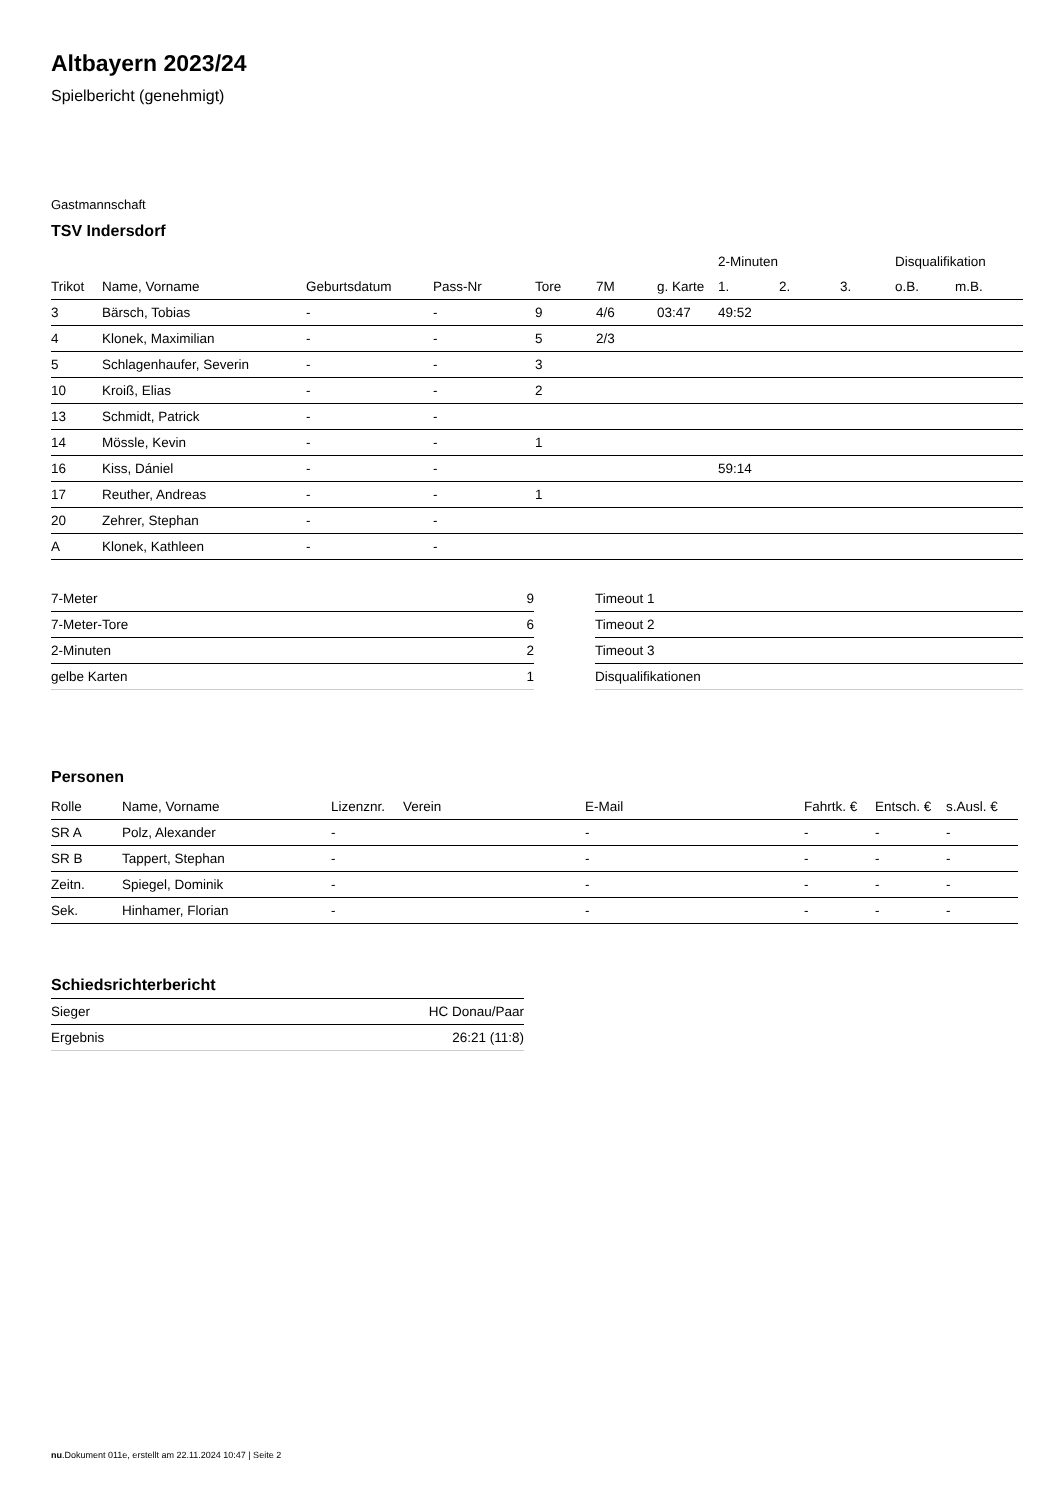Altbayern 2023/24
Spielbericht (genehmigt)
Gastmannschaft
TSV Indersdorf
| | | | | | | | 2-Minuten | | | Disqualifikation | |
| --- | --- | --- | --- | --- | --- | --- | --- | --- | --- | --- | --- |
| Trikot | Name, Vorname | Geburtsdatum | Pass-Nr | Tore | 7M | g. Karte | 1. | 2. | 3. | o.B. | m.B. |
| 3 | Bärsch, Tobias | - | - | 9 | 4/6 | 03:47 | 49:52 | | | | |
| 4 | Klonek, Maximilian | - | - | 5 | 2/3 | | | | | | |
| 5 | Schlagenhaufer, Severin | - | - | 3 | | | | | | | |
| 10 | Kroiß, Elias | - | - | 2 | | | | | | | |
| 13 | Schmidt, Patrick | - | - | | | | | | | | |
| 14 | Mössle, Kevin | - | - | 1 | | | | | | | |
| 16 | Kiss, Dániel | - | - | | | | 59:14 | | | | |
| 17 | Reuther, Andreas | - | - | 1 | | | | | | | |
| 20 | Zehrer, Stephan | - | - | | | | | | | | |
| A | Klonek, Kathleen | - | - | | | | | | | | |
| 7-Meter | 9 |
| 7-Meter-Tore | 6 |
| 2-Minuten | 2 |
| gelbe Karten | 1 |
| Timeout 1 |
| Timeout 2 |
| Timeout 3 |
| Disqualifikationen |
Personen
| Rolle | Name, Vorname | Lizenznr. | Verein | E-Mail | Fahrtk. € | Entsch. € | s.Ausl. € |
| --- | --- | --- | --- | --- | --- | --- | --- |
| SR A | Polz, Alexander | - | | - | - | - | - |
| SR B | Tappert, Stephan | - | | - | - | - | - |
| Zeitn. | Spiegel, Dominik | - | | - | - | - | - |
| Sek. | Hinhamer, Florian | - | | - | - | - | - |
Schiedsrichterbericht
| Sieger | HC Donau/Paar |
| Ergebnis | 26:21 (11:8) |
nu.Dokument 011e, erstellt am 22.11.2024 10:47 | Seite 2